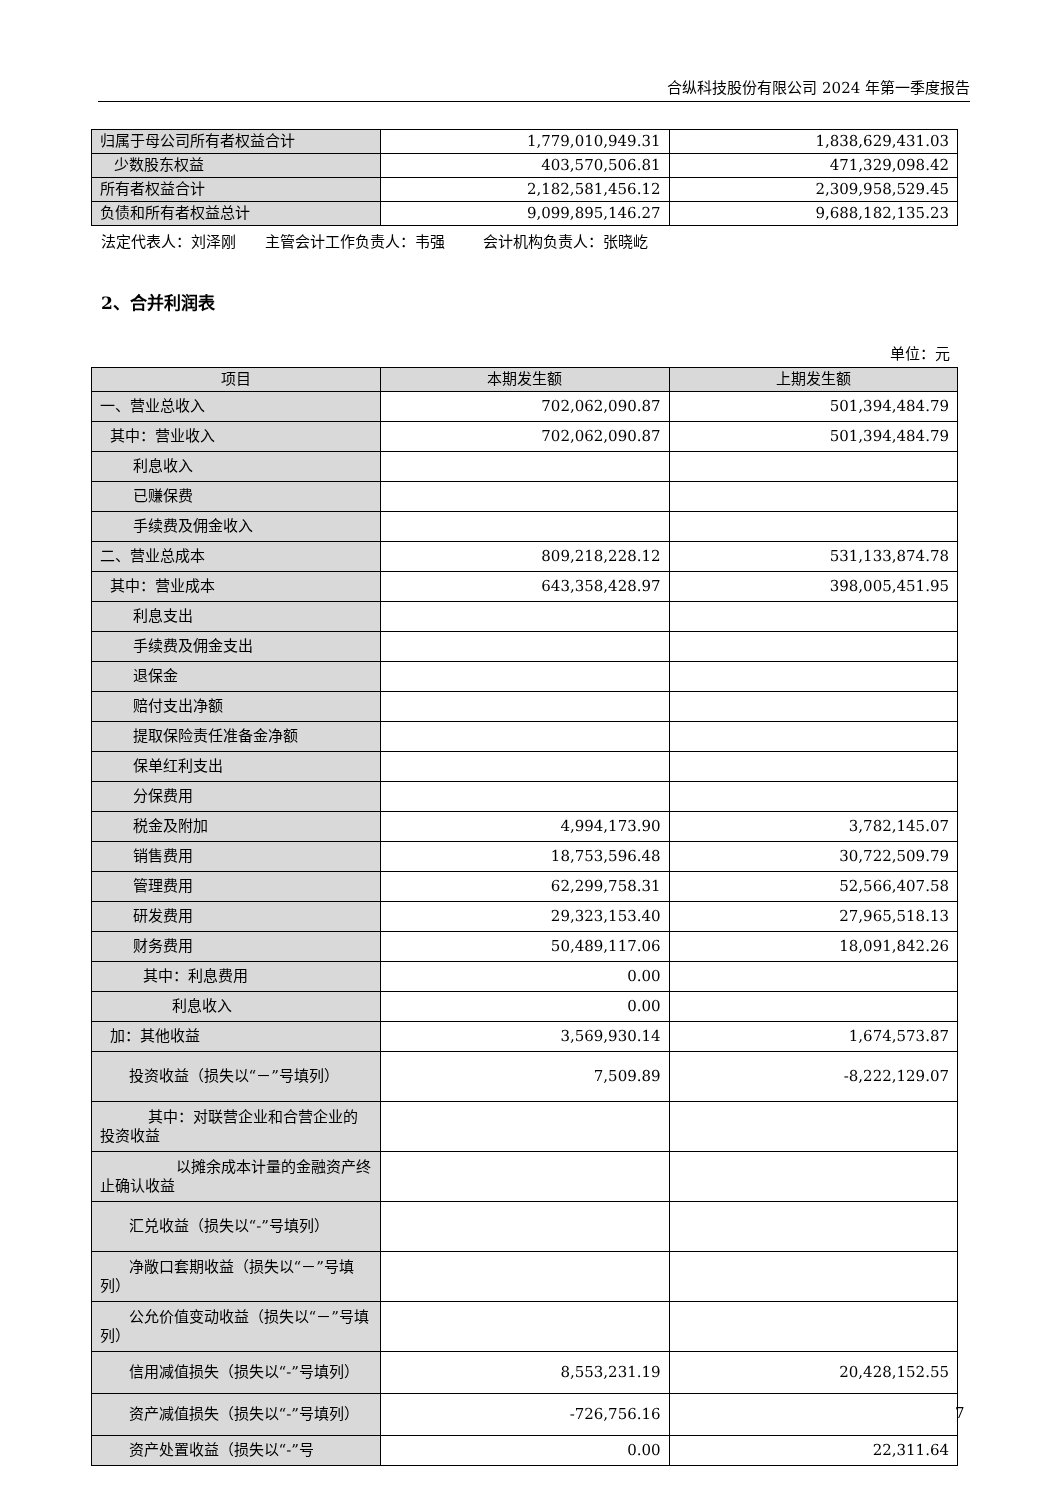合纵科技股份有限公司 2024 年第一季度报告
| 归属于母公司所有者权益合计 | 1,779,010,949.31 | 1,838,629,431.03 |
| 少数股东权益 | 403,570,506.81 | 471,329,098.42 |
| 所有者权益合计 | 2,182,581,456.12 | 2,309,958,529.45 |
| 负债和所有者权益总计 | 9,099,895,146.27 | 9,688,182,135.23 |
法定代表人：刘泽刚 主管会计工作负责人：韦强 会计机构负责人：张晓屹
2、合并利润表
单位：元
| 项目 | 本期发生额 | 上期发生额 |
| --- | --- | --- |
| 一、营业总收入 | 702,062,090.87 | 501,394,484.79 |
| 其中：营业收入 | 702,062,090.87 | 501,394,484.79 |
| 利息收入 | | |
| 已赚保费 | | |
| 手续费及佣金收入 | | |
| 二、营业总成本 | 809,218,228.12 | 531,133,874.78 |
| 其中：营业成本 | 643,358,428.97 | 398,005,451.95 |
| 利息支出 | | |
| 手续费及佣金支出 | | |
| 退保金 | | |
| 赔付支出净额 | | |
| 提取保险责任准备金净额 | | |
| 保单红利支出 | | |
| 分保费用 | | |
| 税金及附加 | 4,994,173.90 | 3,782,145.07 |
| 销售费用 | 18,753,596.48 | 30,722,509.79 |
| 管理费用 | 62,299,758.31 | 52,566,407.58 |
| 研发费用 | 29,323,153.40 | 27,965,518.13 |
| 财务费用 | 50,489,117.06 | 18,091,842.26 |
| 其中：利息费用 | 0.00 | |
| 利息收入 | 0.00 | |
| 加：其他收益 | 3,569,930.14 | 1,674,573.87 |
| 投资收益（损失以“－”号填列） | 7,509.89 | -8,222,129.07 |
| 其中：对联营企业和合营企业的投资收益 | | |
| 以摊余成本计量的金融资产终止确认收益 | | |
| 汇兑收益（损失以“-”号填列） | | |
| 净敞口套期收益（损失以“－”号填列） | | |
| 公允价值变动收益（损失以“－”号填列） | | |
| 信用减值损失（损失以“-”号填列） | 8,553,231.19 | 20,428,152.55 |
| 资产减值损失（损失以“-”号填列） | -726,756.16 | |
| 资产处置收益（损失以“-”号 | 0.00 | 22,311.64 |
7